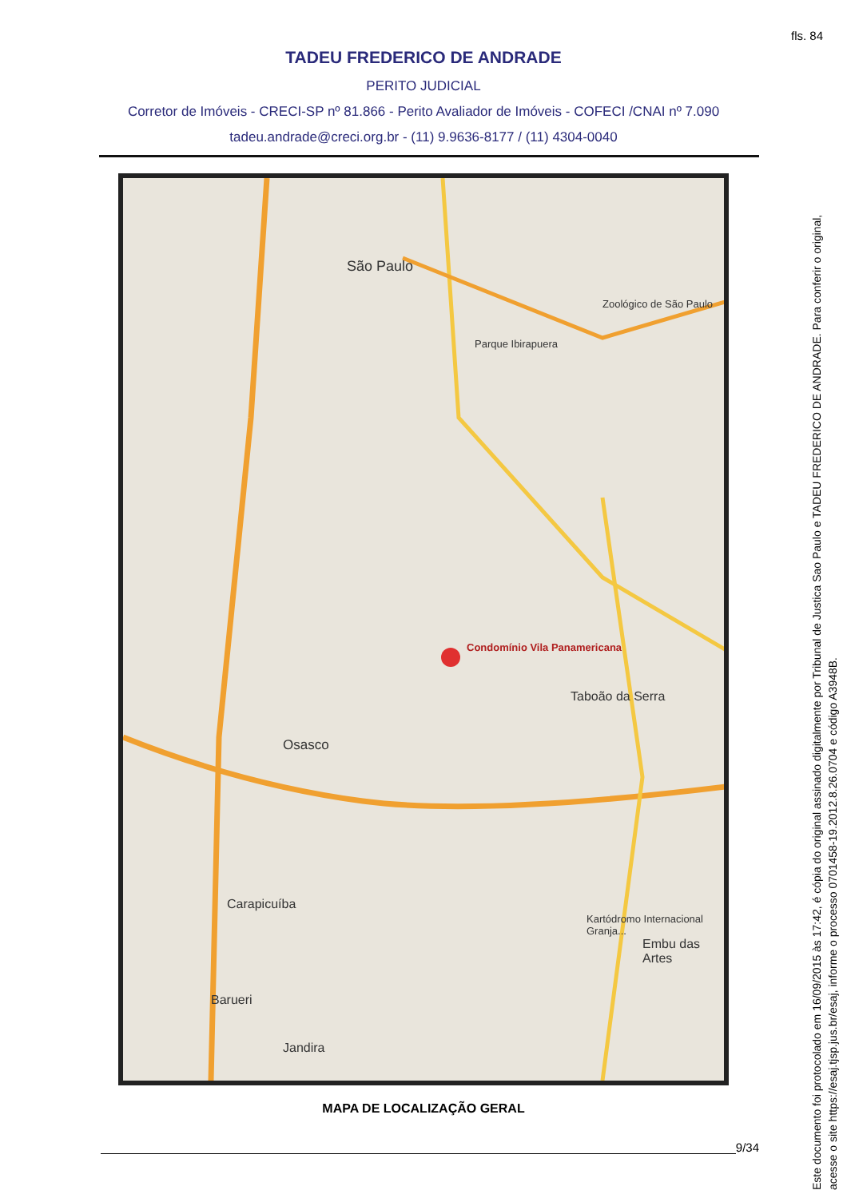fls. 84
TADEU FREDERICO DE ANDRADE
PERITO JUDICIAL
Corretor de Imóveis - CRECI-SP nº 81.866 - Perito Avaliador de Imóveis - COFECI /CNAI nº 7.090
tadeu.andrade@creci.org.br - (11) 9.9636-8177 / (11) 4304-0040
São Paulo
Condomínio Vila Panamericana
Osasco
Taboão da Serra
Carapicuíba
Barueri
Jandira
Embu das Artes
Kartódromo Internacional Granja...
Zoológico de São Paulo
Parque Ibirapuera
MAPA DE LOCALIZAÇÃO GERAL
9/34
Este documento foi protocolado em 16/09/2015 às 17:42, é cópia do original assinado digitalmente por Tribunal de Justica Sao Paulo e TADEU FREDERICO DE ANDRADE. Para conferir o original, acesse o site https://esaj.tjsp.jus.br/esaj, informe o processo 0701458-19.2012.8.26.0704 e código A3948B.